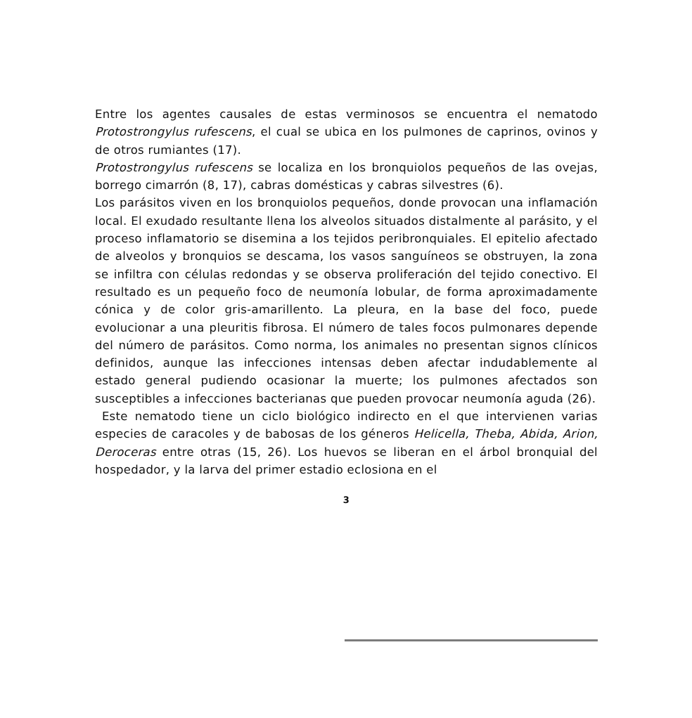Entre los agentes causales de estas verminosos se encuentra el nematodo Protostrongylus rufescens, el cual se ubica en los pulmones de caprinos, ovinos y de otros rumiantes (17).
Protostrongylus rufescens se localiza en los bronquiolos pequeños de las ovejas, borrego cimarrón (8, 17), cabras domésticas y cabras silvestres (6).
Los parásitos viven en los bronquiolos pequeños, donde provocan una inflamación local. El exudado resultante llena los alveolos situados distalmente al parásito, y el proceso inflamatorio se disemina a los tejidos peribronquiales. El epitelio afectado de alveolos y bronquios se descama, los vasos sanguíneos se obstruyen, la zona se infiltra con células redondas y se observa proliferación del tejido conectivo. El resultado es un pequeño foco de neumonía lobular, de forma aproximadamente cónica y de color gris-amarillento. La pleura, en la base del foco, puede evolucionar a una pleuritis fibrosa. El número de tales focos pulmonares depende del número de parásitos. Como norma, los animales no presentan signos clínicos definidos, aunque las infecciones intensas deben afectar indudablemente al estado general pudiendo ocasionar la muerte; los pulmones afectados son susceptibles a infecciones bacterianas que pueden provocar neumonía aguda (26).
Este nematodo tiene un ciclo biológico indirecto en el que intervienen varias especies de caracoles y de babosas de los géneros Helicella, Theba, Abida, Arion, Deroceras entre otras (15, 26). Los huevos se liberan en el árbol bronquial del hospedador, y la larva del primer estadio eclosiona en el
3